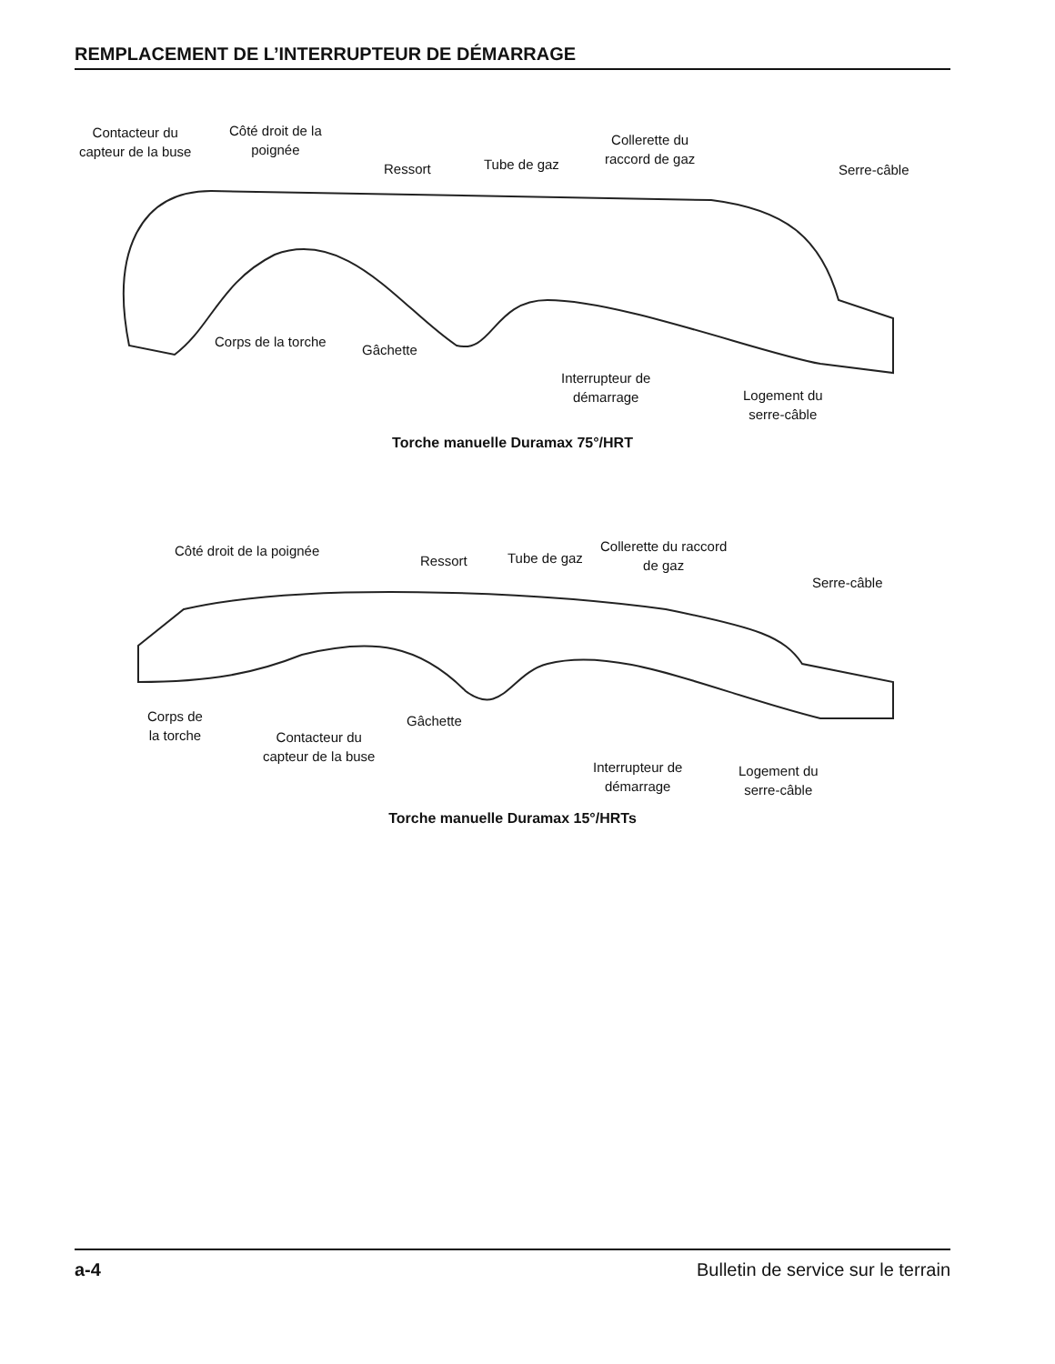REMPLACEMENT DE L’INTERRUPTEUR DE DÉMARRAGE
Contacteur du
capteur de la buse
Côté droit de la
poignée
Ressort Tube de gaz
Collerette du
raccord de gaz
Serre-câble
Corps de la torche
Gâchette
Interrupteur de
démarrage
Logement du
serre-câble
Torche manuelle Duramax 75°/HRT
Côté droit de la poignée
Ressort Tube de gaz
Collerette du raccord
de gaz
Serre-câble
Corps de
la torche
Gâchette
Contacteur du
capteur de la buse
Interrupteur de
démarrage
Logement du
serre-câble
Torche manuelle Duramax 15°/HRTs
a-4 Bulletin de service sur le terrain